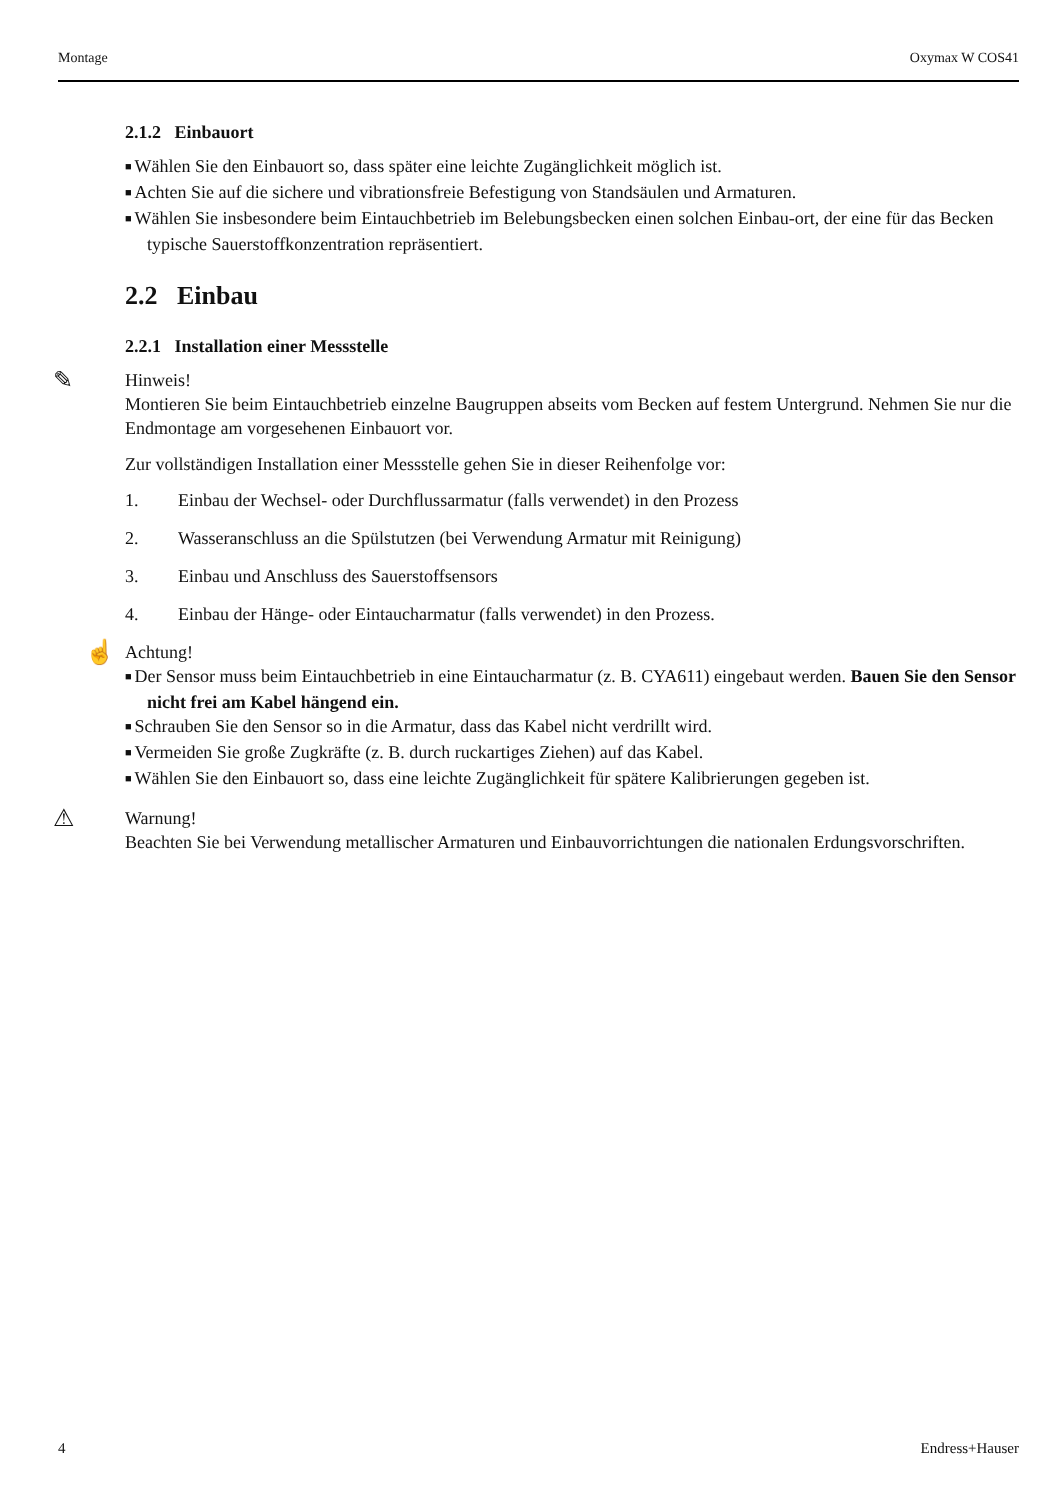Montage Oxymax W COS41
2.1.2 Einbauort
Wählen Sie den Einbauort so, dass später eine leichte Zugänglichkeit möglich ist.
Achten Sie auf die sichere und vibrationsfreie Befestigung von Standsäulen und Armaturen.
Wählen Sie insbesondere beim Eintauchbetrieb im Belebungsbecken einen solchen Einbau-ort, der eine für das Becken typische Sauerstoffkonzentration repräsentiert.
2.2 Einbau
2.2.1 Installation einer Messstelle
✎
Hinweis!
Montieren Sie beim Eintauchbetrieb einzelne Baugruppen abseits vom Becken auf festem Untergrund. Nehmen Sie nur die Endmontage am vorgesehenen Einbauort vor.
Zur vollständigen Installation einer Messstelle gehen Sie in dieser Reihenfolge vor:
1. Einbau der Wechsel- oder Durchflussarmatur (falls verwendet) in den Prozess
2. Wasseranschluss an die Spülstutzen (bei Verwendung Armatur mit Reinigung)
3. Einbau und Anschluss des Sauerstoffsensors
4. Einbau der Hänge- oder Eintaucharmatur (falls verwendet) in den Prozess.
☝
Achtung!
Der Sensor muss beim Eintauchbetrieb in eine Eintaucharmatur (z. B. CYA611) eingebaut werden. Bauen Sie den Sensor nicht frei am Kabel hängend ein.
Schrauben Sie den Sensor so in die Armatur, dass das Kabel nicht verdrillt wird.
Vermeiden Sie große Zugkräfte (z. B. durch ruckartiges Ziehen) auf das Kabel.
Wählen Sie den Einbauort so, dass eine leichte Zugänglichkeit für spätere Kalibrierungen gegeben ist.
⚠
Warnung!
Beachten Sie bei Verwendung metallischer Armaturen und Einbauvorrichtungen die nationalen Erdungsvorschriften.
4 Endress+Hauser